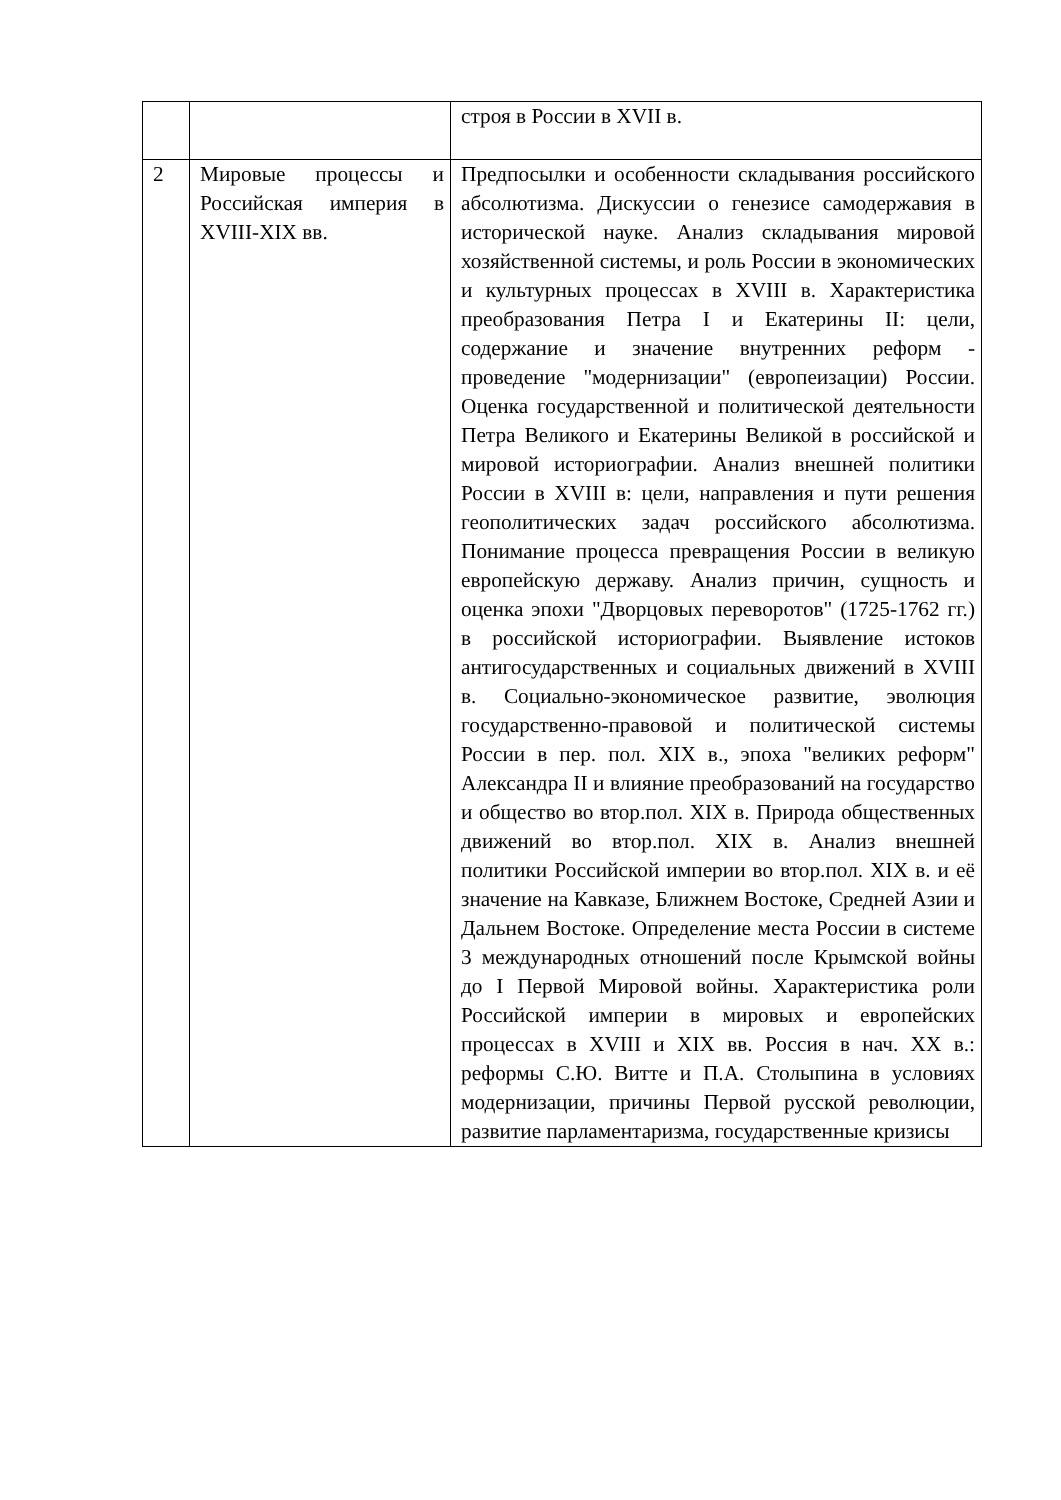| | | строя в России в XVII в. |
| 2 | Мировые процессы и Российская империя в XVIII-XIX вв. | Предпосылки и особенности складывания российского абсолютизма. Дискуссии о генезисе самодержавия в исторической науке. Анализ складывания мировой хозяйственной системы, и роль России в экономических и культурных процессах в XVIII в. Характеристика преобразования Петра I и Екатерины II: цели, содержание и значение внутренних реформ - проведение "модернизации" (европеизации) России. Оценка государственной и политической деятельности Петра Великого и Екатерины Великой в российской и мировой историографии. Анализ внешней политики России в XVIII в: цели, направления и пути решения геополитических задач российского абсолютизма. Понимание процесса превращения России в великую европейскую державу. Анализ причин, сущность и оценка эпохи "Дворцовых переворотов" (1725-1762 гг.) в российской историографии. Выявление истоков антигосударственных и социальных движений в XVIII в. Социально-экономическое развитие, эволюция государственно-правовой и политической системы России в пер. пол. XIX в., эпоха "великих реформ" Александра II и влияние преобразований на государство и общество во втор.пол. XIX в. Природа общественных движений во втор.пол. XIX в. Анализ внешней политики Российской империи во втор.пол. XIX в. и её значение на Кавказе, Ближнем Востоке, Средней Азии и Дальнем Востоке. Определение места России в системе 3 международных отношений после Крымской войны до I Первой Мировой войны. Характеристика роли Российской империи в мировых и европейских процессах в XVIII и XIX вв. Россия в нач. XX в.: реформы С.Ю. Витте и П.А. Столыпина в условиях модернизации, причины Первой русской революции, развитие парламентаризма, государственные кризисы |